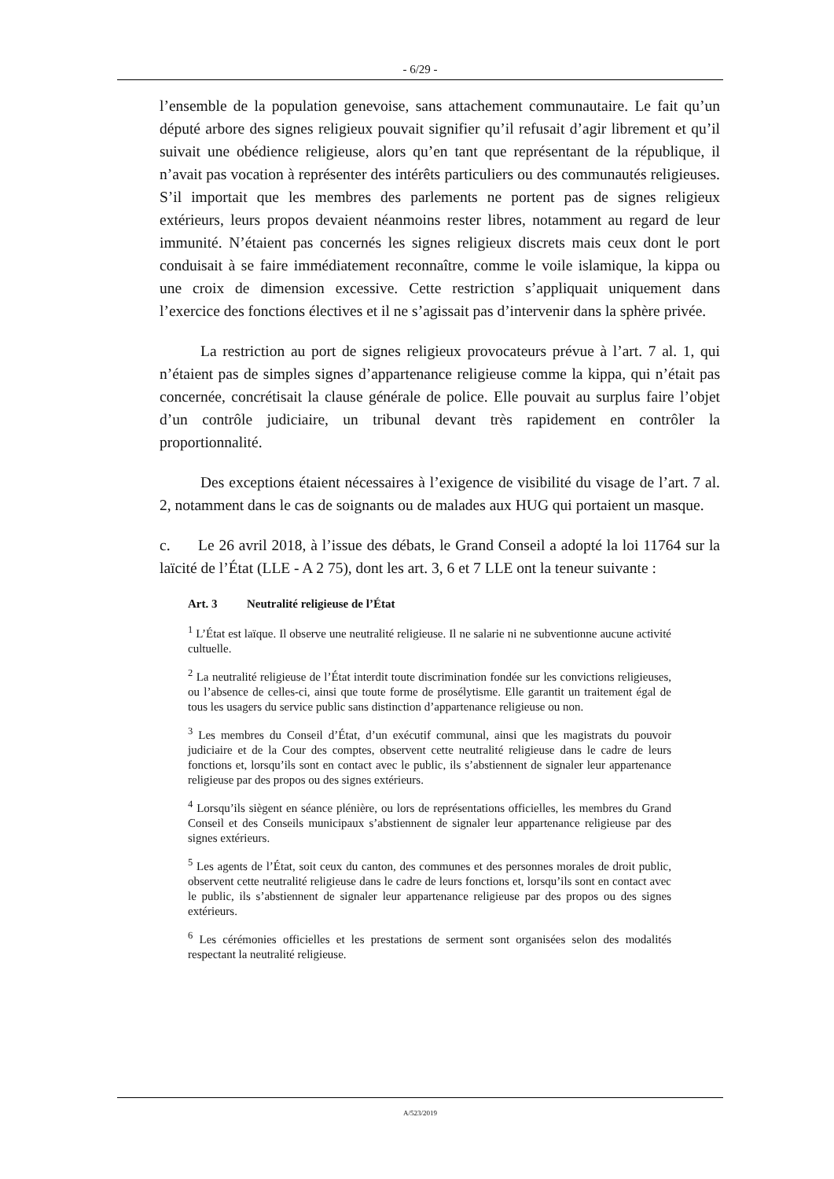- 6/29 -
l’ensemble de la population genevoise, sans attachement communautaire. Le fait qu’un député arbore des signes religieux pouvait signifier qu’il refusait d’agir librement et qu’il suivait une obédience religieuse, alors qu’en tant que représentant de la république, il n’avait pas vocation à représenter des intérêts particuliers ou des communautés religieuses. S’il importait que les membres des parlements ne portent pas de signes religieux extérieurs, leurs propos devaient néanmoins rester libres, notamment au regard de leur immunité. N’étaient pas concernés les signes religieux discrets mais ceux dont le port conduisait à se faire immédiatement reconnaître, comme le voile islamique, la kippa ou une croix de dimension excessive. Cette restriction s’appliquait uniquement dans l’exercice des fonctions électives et il ne s’agissait pas d’intervenir dans la sphère privée.
La restriction au port de signes religieux provocateurs prévue à l’art. 7 al. 1, qui n’étaient pas de simples signes d’appartenance religieuse comme la kippa, qui n’était pas concernée, concrétisait la clause générale de police. Elle pouvait au surplus faire l’objet d’un contrôle judiciaire, un tribunal devant très rapidement en contrôler la proportionnalité.
Des exceptions étaient nécessaires à l’exigence de visibilité du visage de l’art. 7 al. 2, notamment dans le cas de soignants ou de malades aux HUG qui portaient un masque.
c. Le 26 avril 2018, à l’issue des débats, le Grand Conseil a adopté la loi 11764 sur la laïcité de l’État (LLE - A 2 75), dont les art. 3, 6 et 7 LLE ont la teneur suivante :
Art. 3 Neutralité religieuse de l’État
<sup>1</sup> L’État est laïque. Il observe une neutralité religieuse. Il ne salarie ni ne subventionne aucune activité cultuelle.
<sup>2</sup> La neutralité religieuse de l’État interdit toute discrimination fondée sur les convictions religieuses, ou l’absence de celles-ci, ainsi que toute forme de prosélytisme. Elle garantit un traitement égal de tous les usagers du service public sans distinction d’appartenance religieuse ou non.
<sup>3</sup> Les membres du Conseil d’État, d’un exécutif communal, ainsi que les magistrats du pouvoir judiciaire et de la Cour des comptes, observent cette neutralité religieuse dans le cadre de leurs fonctions et, lorsqu’ils sont en contact avec le public, ils s’abstiennent de signaler leur appartenance religieuse par des propos ou des signes extérieurs.
<sup>4</sup> Lorsqu’ils siègent en séance plénière, ou lors de représentations officielles, les membres du Grand Conseil et des Conseils municipaux s’abstiennent de signaler leur appartenance religieuse par des signes extérieurs.
<sup>5</sup> Les agents de l’État, soit ceux du canton, des communes et des personnes morales de droit public, observent cette neutralité religieuse dans le cadre de leurs fonctions et, lorsqu’ils sont en contact avec le public, ils s’abstiennent de signaler leur appartenance religieuse par des propos ou des signes extérieurs.
<sup>6</sup> Les cérémonies officielles et les prestations de serment sont organisées selon des modalités respectant la neutralité religieuse.
A/523/2019